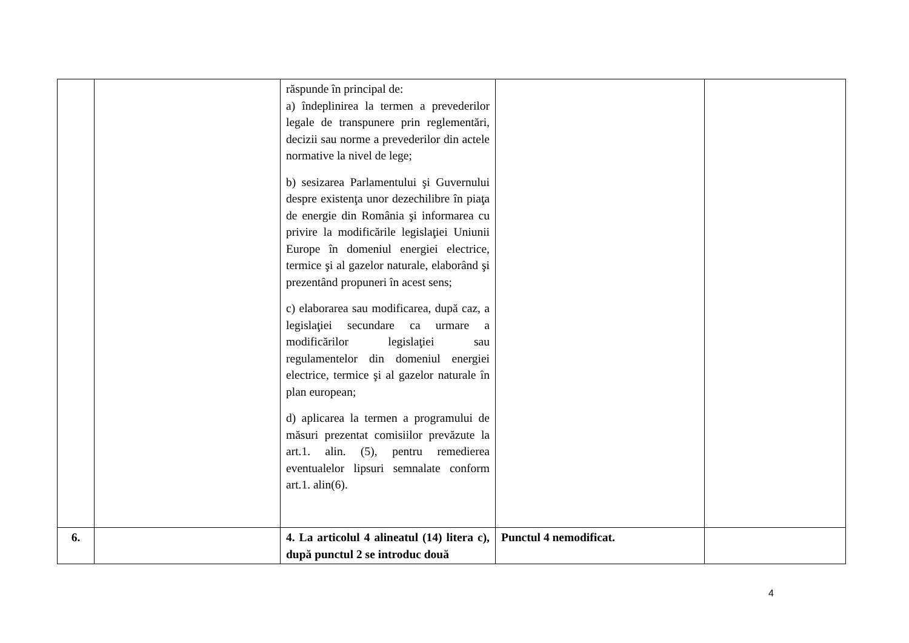| | | răspunde în principal de: a) îndeplinirea la termen a prevederilor legale de transpunere prin reglementări, decizii sau norme a prevederilor din actele normative la nivel de lege; b) sesizarea Parlamentului şi Guvernului despre existenţa unor dezechilibre în piaţa de energie din România şi informarea cu privire la modificările legislaţiei Uniunii Europe în domeniul energiei electrice, termice şi al gazelor naturale, elaborând şi prezentând propuneri în acest sens; c) elaborarea sau modificarea, după caz, a legislaţiei secundare ca urmare a modificărilor legislaţiei sau regulamentelor din domeniul energiei electrice, termice şi al gazelor naturale în plan european; d) aplicarea la termen a programului de măsuri prezentat comisiilor prevăzute la art.1. alin. (5), pentru remedierea eventualelor lipsuri semnalate conform art.1. alin(6). | | |
| 6. | | 4. La articolul 4 alineatul (14) litera c), după punctul 2 se introduc două | Punctul 4 nemodificat. | |
4